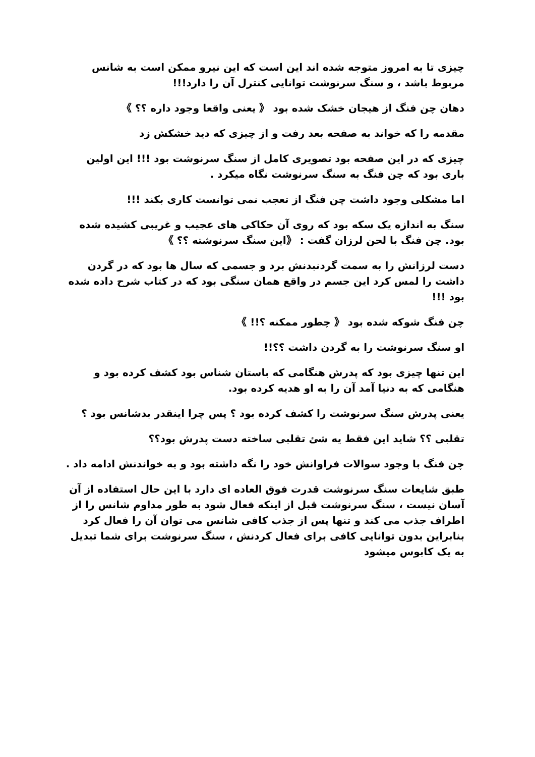چیزی تا به امروز متوجه شده اند این است که این نیرو ممکن است به شانس مربوط باشد ، و سنگ سرنوشت توانایی کنترل آن را دارد!!!
دهان چن فنگ از هیجان خشک شده بود 《 یعنی واقعا وجود داره ؟؟ 》
مقدمه را که خواند به صفحه بعد رفت و از چیزی که دید خشکش زد
چیزی که در این صفحه بود تصویری کامل از سنگ سرنوشت بود !!! این اولین باری بود که چن فنگ به سنگ سرنوشت نگاه میکرد .
اما مشکلی وجود داشت چن فنگ از تعجب نمی توانست کاری بکند !!!
سنگ به اندازه یک سکه بود که روی آن حکاکی های عجیب و غریبی کشیده شده بود. چن فنگ با لحن لرزان گفت : 《این سنگ سرنوشته ؟؟ 》
دست لرزانش را به سمت گردنبدنش برد و جسمی که سال ها بود که در گردن داشت را لمس کرد این جسم در واقع همان سنگی بود که در کتاب شرح داده شده بود !!!
چن فنگ شوکه شده بود 《 چطور ممکنه ؟!! 》
او سنگ سرنوشت را به گردن داشت ؟؟!!
این تنها چیزی بود که پدرش هنگامی که باستان شناس بود کشف کرده بود و هنگامی که به دنیا آمد آن را به او هدیه کرده بود.
یعنی پدرش سنگ سرنوشت را کشف کرده بود ؟ پس چرا اینقدر بدشانس بود ؟
تقلبی ؟؟ شاید این فقط یه شئ تقلبی ساخته دست پدرش بود؟؟
چن فنگ با وجود سوالات فراوانش خود را نگه داشته بود و به خواندنش ادامه داد .
طبق شایعات سنگ سرنوشت قدرت فوق العاده ای دارد با این حال استفاده از آن آسان نیست ، سنگ سرنوشت قبل از اینکه فعال شود به طور مداوم شانس را از اطراف جذب می کند و تنها پس از جذب کافی شانس می توان آن را فعال کرد بنابراین بدون توانایی کافی برای فعال کردنش ، سنگ سرنوشت برای شما تبدیل به یک کابوس میشود